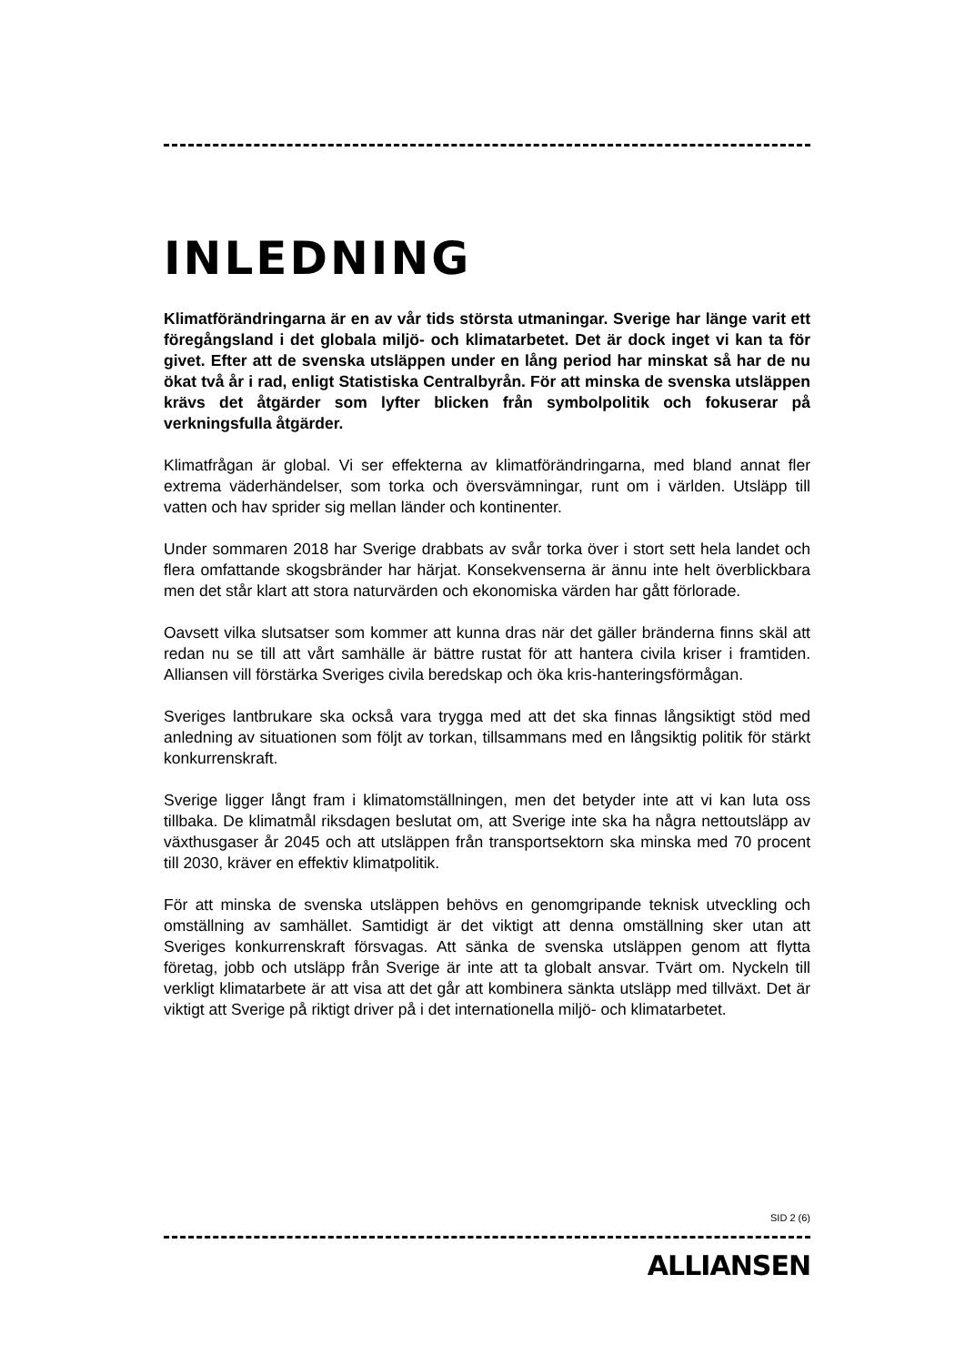INLEDNING
Klimatförändringarna är en av vår tids största utmaningar. Sverige har länge varit ett föregångsland i det globala miljö- och klimatarbetet. Det är dock inget vi kan ta för givet. Efter att de svenska utsläppen under en lång period har minskat så har de nu ökat två år i rad, enligt Statistiska Centralbyrån. För att minska de svenska utsläppen krävs det åtgärder som lyfter blicken från symbolpolitik och fokuserar på verkningsfulla åtgärder.
Klimatfrågan är global. Vi ser effekterna av klimatförändringarna, med bland annat fler extrema väderhändelser, som torka och översvämningar, runt om i världen. Utsläpp till vatten och hav sprider sig mellan länder och kontinenter.
Under sommaren 2018 har Sverige drabbats av svår torka över i stort sett hela landet och flera omfattande skogsbränder har härjat. Konsekvenserna är ännu inte helt överblickbara men det står klart att stora naturvärden och ekonomiska värden har gått förlorade.
Oavsett vilka slutsatser som kommer att kunna dras när det gäller bränderna finns skäl att redan nu se till att vårt samhälle är bättre rustat för att hantera civila kriser i framtiden. Alliansen vill förstärka Sveriges civila beredskap och öka kris-hanteringsförmågan.
Sveriges lantbrukare ska också vara trygga med att det ska finnas långsiktigt stöd med anledning av situationen som följt av torkan, tillsammans med en långsiktig politik för stärkt konkurrenskraft.
Sverige ligger långt fram i klimatomställningen, men det betyder inte att vi kan luta oss tillbaka. De klimatmål riksdagen beslutat om, att Sverige inte ska ha några nettoutsläpp av växthusgaser år 2045 och att utsläppen från transportsektorn ska minska med 70 procent till 2030, kräver en effektiv klimatpolitik.
För att minska de svenska utsläppen behövs en genomgripande teknisk utveckling och omställning av samhället. Samtidigt är det viktigt att denna omställning sker utan att Sveriges konkurrenskraft försvagas. Att sänka de svenska utsläppen genom att flytta företag, jobb och utsläpp från Sverige är inte att ta globalt ansvar. Tvärt om. Nyckeln till verkligt klimatarbete är att visa att det går att kombinera sänkta utsläpp med tillväxt. Det är viktigt att Sverige på riktigt driver på i det internationella miljö- och klimatarbetet.
SID 2 (6)
ALLIANSEN